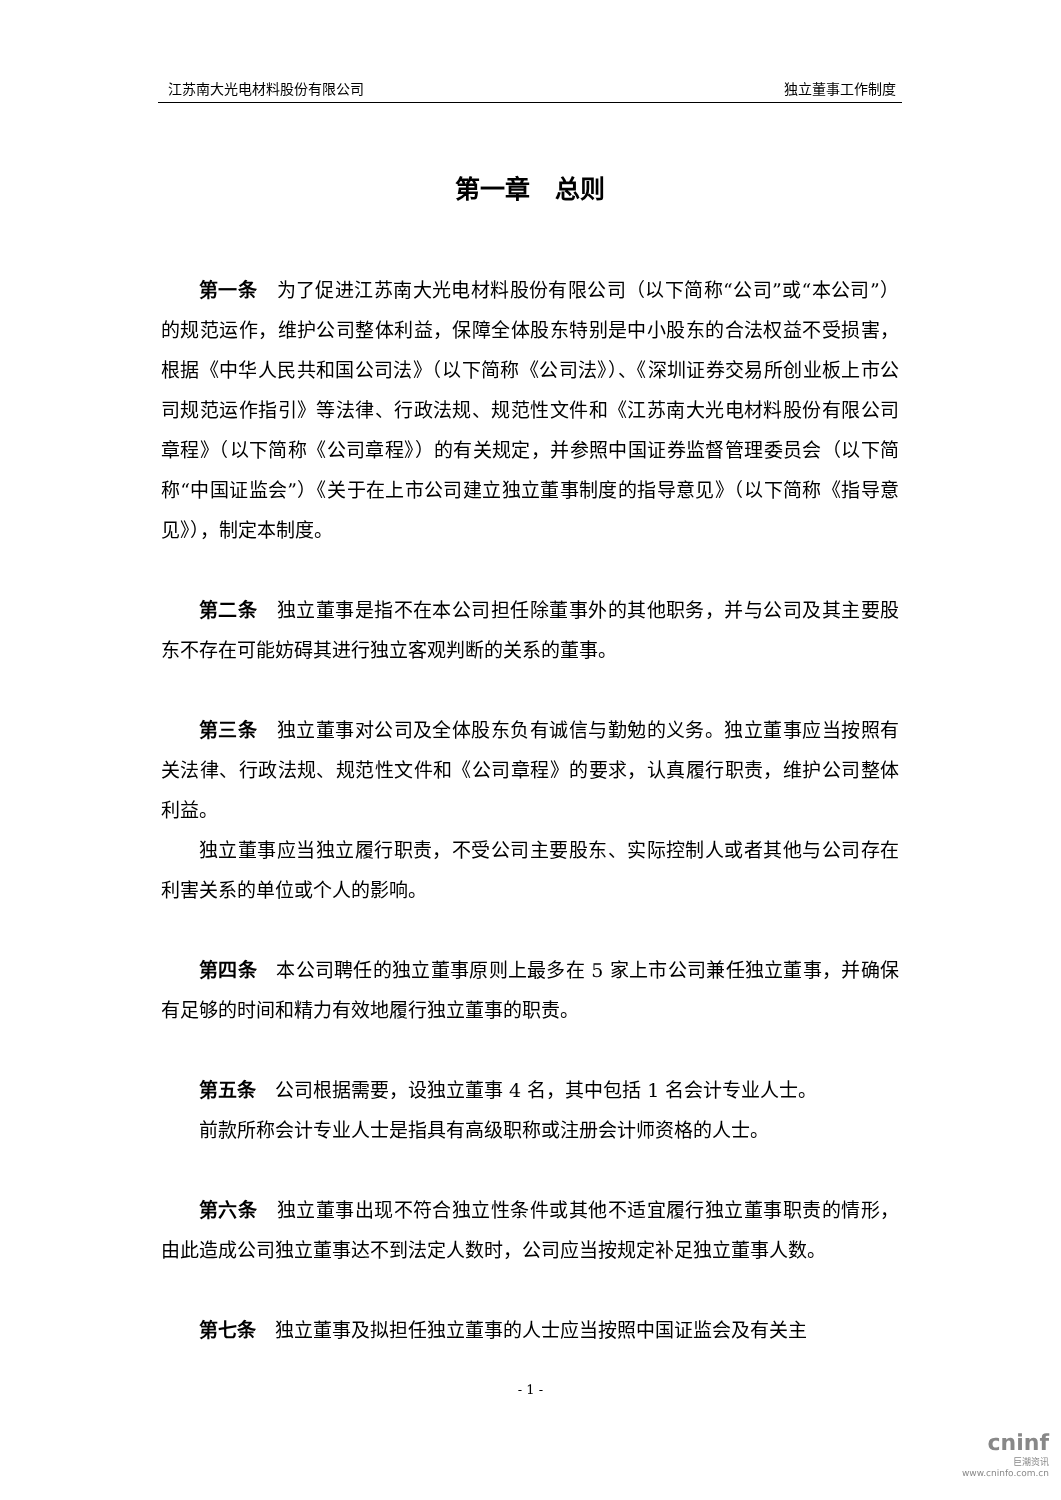江苏南大光电材料股份有限公司 独立董事工作制度
第一章　总则
第一条　为了促进江苏南大光电材料股份有限公司（以下简称“公司”或“本公司”）的规范运作，维护公司整体利益，保障全体股东特别是中小股东的合法权益不受损害，根据《中华人民共和国公司法》（以下简称《公司法》）、《深圳证券交易所创业板上市公司规范运作指引》等法律、行政法规、规范性文件和《江苏南大光电材料股份有限公司章程》（以下简称《公司章程》）的有关规定，并参照中国证券监督管理委员会（以下简称“中国证监会”）《关于在上市公司建立独立董事制度的指导意见》（以下简称《指导意见》），制定本制度。
第二条　独立董事是指不在本公司担任除董事外的其他职务，并与公司及其主要股东不存在可能妨碍其进行独立客观判断的关系的董事。
第三条　独立董事对公司及全体股东负有诚信与勤勉的义务。独立董事应当按照有关法律、行政法规、规范性文件和《公司章程》的要求，认真履行职责，维护公司整体利益。
独立董事应当独立履行职责，不受公司主要股东、实际控制人或者其他与公司存在利害关系的单位或个人的影响。
第四条　本公司聘任的独立董事原则上最多在 5 家上市公司兼任独立董事，并确保有足够的时间和精力有效地履行独立董事的职责。
第五条　公司根据需要，设独立董事 4 名，其中包括 1 名会计专业人士。
前款所称会计专业人士是指具有高级职称或注册会计师资格的人士。
第六条　独立董事出现不符合独立性条件或其他不适宜履行独立董事职责的情形，由此造成公司独立董事达不到法定人数时，公司应当按规定补足独立董事人数。
第七条　独立董事及拟担任独立董事的人士应当按照中国证监会及有关主
- 1 -
cninf
巨潮资讯
www.cninfo.com.cn